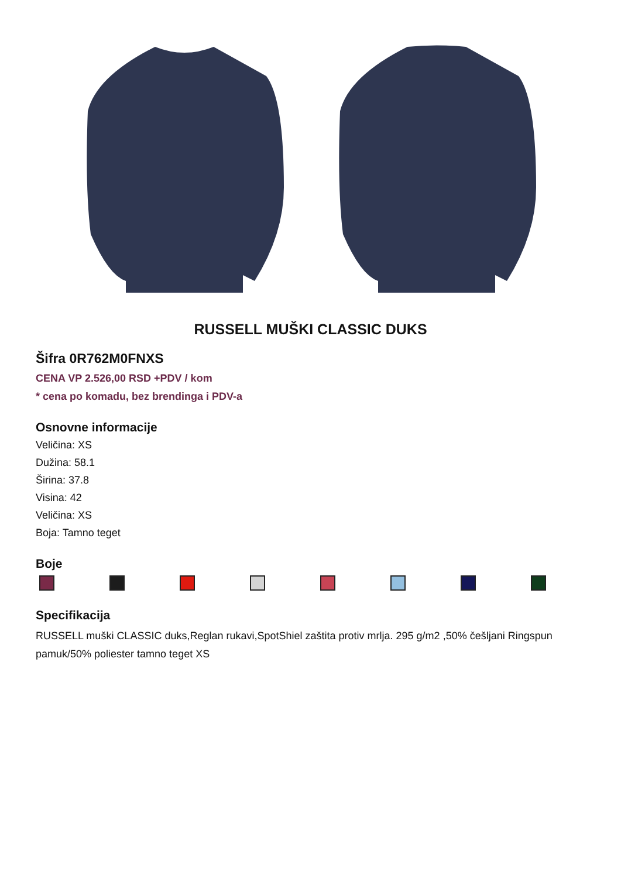RUSSELL MUŠKI CLASSIC DUKS
Šifra 0R762M0FNXS
CENA VP 2.526,00 RSD +PDV / kom
* cena po komadu, bez brendinga i PDV-a
Osnovne informacije
Veličina: XS
Dužina: 58.1
Širina: 37.8
Visina: 42
Veličina: XS
Boja: Tamno teget
Boje
Specifikacija
RUSSELL muški CLASSIC duks,Reglan rukavi,SpotShiel zaštita protiv mrlja. 295 g/m2 ,50% češljani Ringspun pamuk/50% poliester tamno teget XS